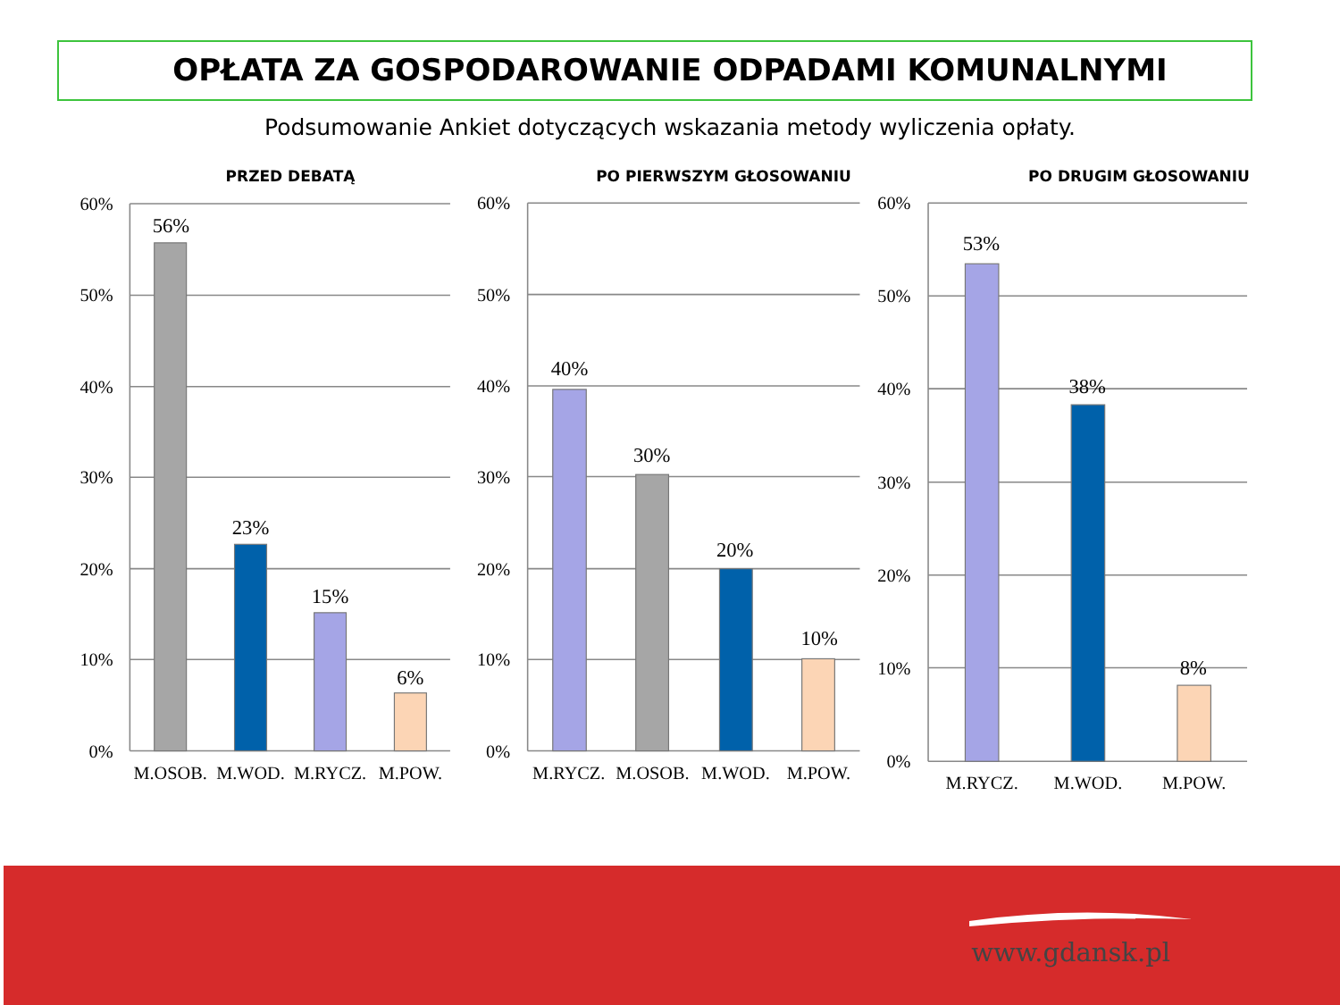OPŁATA ZA GOSPODAROWANIE ODPADAMI KOMUNALNYMI
Podsumowanie Ankiet dotyczących wskazania metody wyliczenia opłaty.
PRZED DEBATĄ PO PIERWSZYM GŁOSOWANIU PO DRUGIM GŁOSOWANIU
60%
50%
40%
30%
20%
10%
0%
60%
50%
40%
30%
20%
10%
0%
60%
50%
40%
30%
20%
10%
0%
56%
23%
15%
6%
40%
30%
20%
10%
53%
38%
8%
M.OSOB.
M.WOD.
M.RYCZ.
M.POW.
M.RYCZ.
M.OSOB.
M.WOD.
M.POW.
M.RYCZ.
M.WOD.
M.POW.
www.gdansk.pl